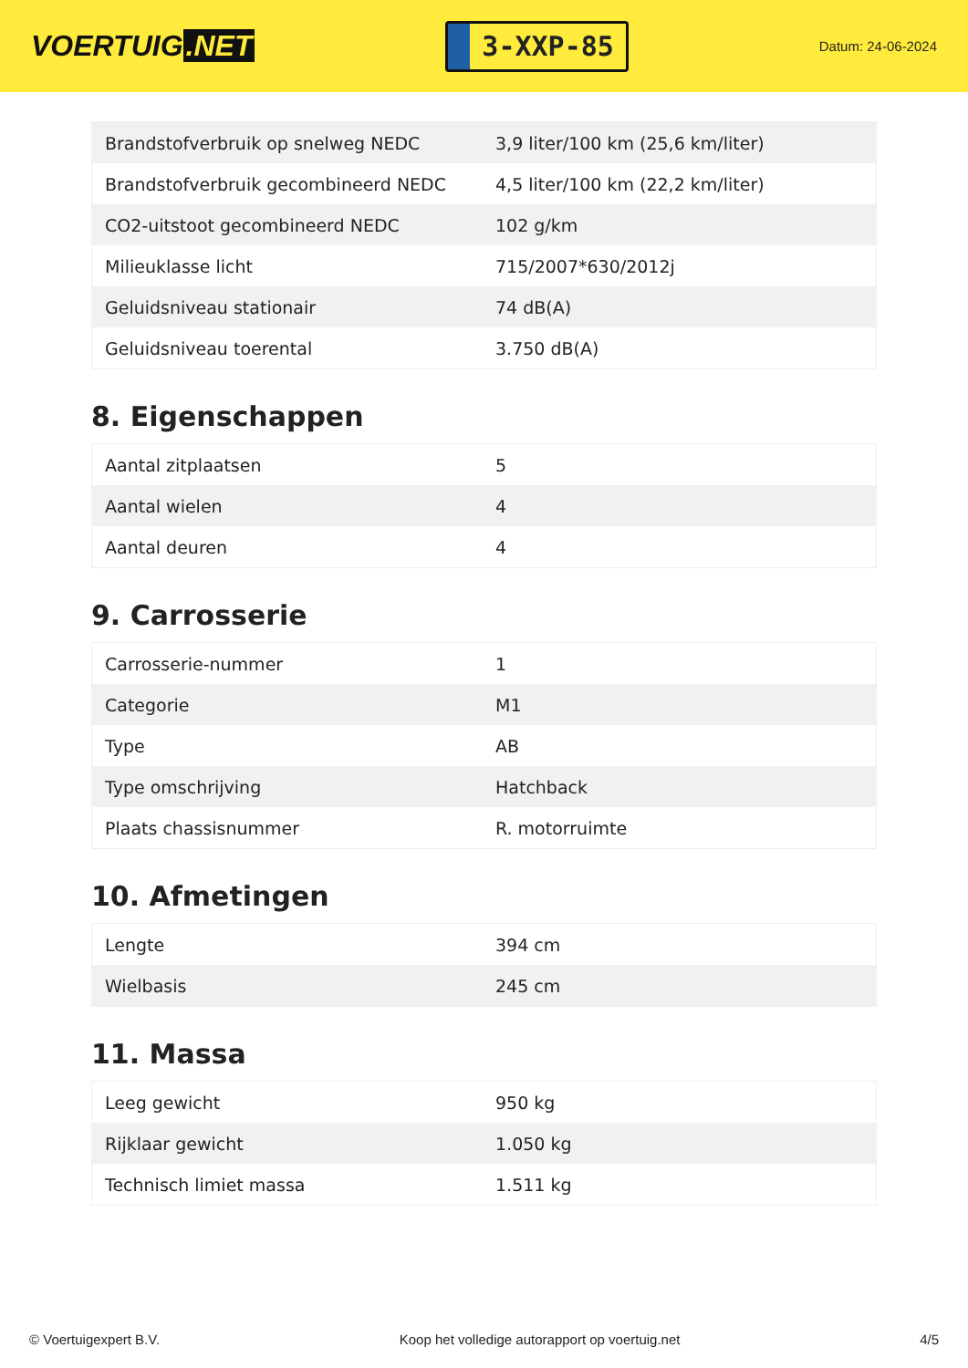VOERTUIG.NET
3-XXP-85
Datum: 24-06-2024
| Brandstofverbruik op snelweg NEDC | 3,9 liter/100 km (25,6 km/liter) |
| Brandstofverbruik gecombineerd NEDC | 4,5 liter/100 km (22,2 km/liter) |
| CO2-uitstoot gecombineerd NEDC | 102 g/km |
| Milieuklasse licht | 715/2007*630/2012j |
| Geluidsniveau stationair | 74 dB(A) |
| Geluidsniveau toerental | 3.750 dB(A) |
8. Eigenschappen
| Aantal zitplaatsen | 5 |
| Aantal wielen | 4 |
| Aantal deuren | 4 |
9. Carrosserie
| Carrosserie-nummer | 1 |
| Categorie | M1 |
| Type | AB |
| Type omschrijving | Hatchback |
| Plaats chassisnummer | R. motorruimte |
10. Afmetingen
| Lengte | 394 cm |
| Wielbasis | 245 cm |
11. Massa
| Leeg gewicht | 950 kg |
| Rijklaar gewicht | 1.050 kg |
| Technisch limiet massa | 1.511 kg |
© Voertuigexpert B.V. Koop het volledige autorapport op voertuig.net 4/5